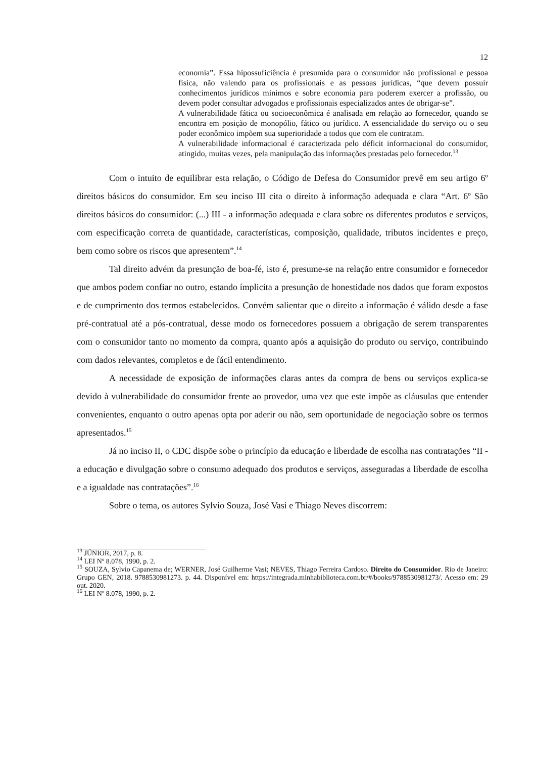12
economia”. Essa hipossuficiência é presumida para o consumidor não profissional e pessoa física, não valendo para os profissionais e as pessoas jurídicas, “que devem possuir conhecimentos jurídicos mínimos e sobre economia para poderem exercer a profissão, ou devem poder consultar advogados e profissionais especializados antes de obrigar-se”.
A vulnerabilidade fática ou socioeconômica é analisada em relação ao fornecedor, quando se encontra em posição de monopólio, fático ou jurídico. A essencialidade do serviço ou o seu poder econômico impõem sua superioridade a todos que com ele contratam.
A vulnerabilidade informacional é caracterizada pelo déficit informacional do consumidor, atingido, muitas vezes, pela manipulação das informações prestadas pelo fornecedor.<sup>13</sup>
Com o intuito de equilibrar esta relação, o Código de Defesa do Consumidor prevê em seu artigo 6º direitos básicos do consumidor. Em seu inciso III cita o direito à informação adequada e clara “Art. 6º São direitos básicos do consumidor: (...) III - a informação adequada e clara sobre os diferentes produtos e serviços, com especificação correta de quantidade, características, composição, qualidade, tributos incidentes e preço, bem como sobre os riscos que apresentem”.<sup>14</sup>
Tal direito advém da presunção de boa-fé, isto é, presume-se na relação entre consumidor e fornecedor que ambos podem confiar no outro, estando ímplicita a presunção de honestidade nos dados que foram expostos e de cumprimento dos termos estabelecidos. Convém salientar que o direito a informação é válido desde a fase pré-contratual até a pós-contratual, desse modo os fornecedores possuem a obrigação de serem transparentes com o consumidor tanto no momento da compra, quanto após a aquisição do produto ou serviço, contribuindo com dados relevantes, completos e de fácil entendimento.
A necessidade de exposição de informações claras antes da compra de bens ou serviços explica-se devido à vulnerabilidade do consumidor frente ao provedor, uma vez que este impõe as cláusulas que entender convenientes, enquanto o outro apenas opta por aderir ou não, sem oportunidade de negociação sobre os termos apresentados.<sup>15</sup>
Já no inciso II, o CDC dispõe sobe o princípio da educação e liberdade de escolha nas contratações “II - a educação e divulgação sobre o consumo adequado dos produtos e serviços, asseguradas a liberdade de escolha e a igualdade nas contratações”.<sup>16</sup>
Sobre o tema, os autores Sylvio Souza, José Vasi e Thiago Neves discorrem:
<sup>13</sup> JÚNIOR, 2017, p. 8.
<sup>14</sup> LEI Nº 8.078, 1990, p. 2.
<sup>15</sup> SOUZA, Sylvio Capanema de; WERNER, José Guilherme Vasi; NEVES, Thiago Ferreira Cardoso. Direito do Consumidor. Rio de Janeiro: Grupo GEN, 2018. 9788530981273. p. 44. Disponível em: https://integrada.minhabiblioteca.com.br/#/books/9788530981273/. Acesso em: 29 out. 2020.
<sup>16</sup> LEI Nº 8.078, 1990, p. 2.